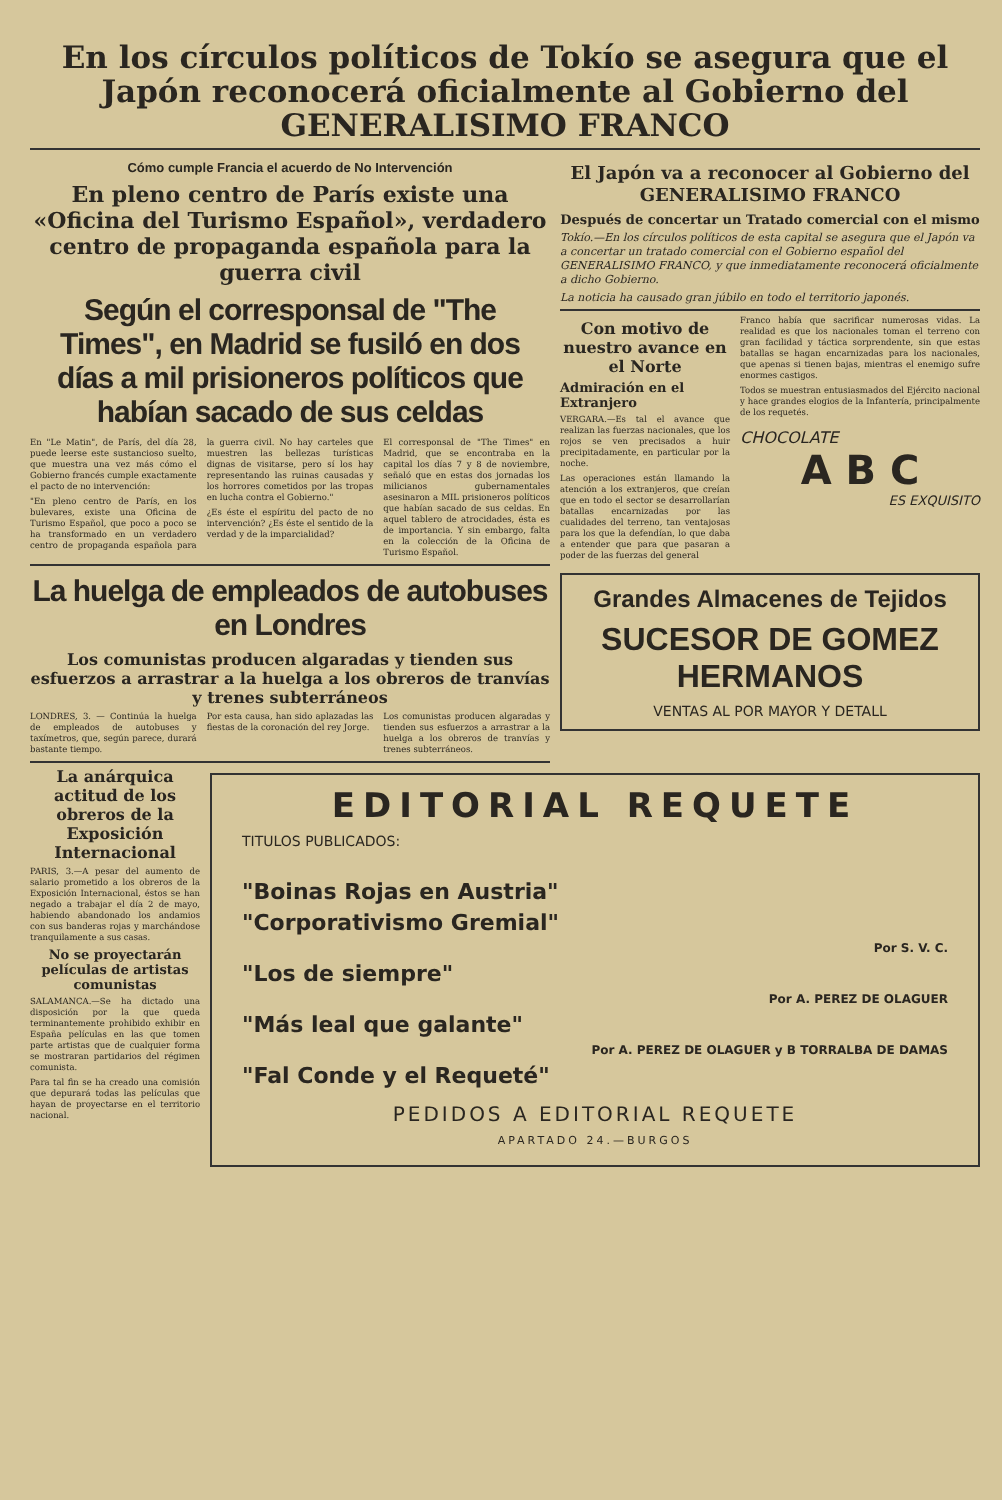En los círculos políticos de Tokío se asegura que el Japón reconocerá oficialmente al Gobierno del GENERALISIMO FRANCO
Cómo cumple Francia el acuerdo de No Intervención
En pleno centro de París existe una «Oficina del Turismo Español», verdadero centro de propaganda española para la guerra civil
Según el corresponsal de "The Times", en Madrid se fusiló en dos días a mil prisioneros políticos que habían sacado de sus celdas
En "Le Matin", de París, del día 28, puede leerse este sustancioso suelto, que muestra una vez más cómo el Gobierno francés cumple exactamente el pacto de no intervención:
"En pleno centro de París, en los bulevares, existe una Oficina de Turismo Español, que poco a poco se ha transformado en un verdadero centro de propaganda española para la guerra civil. No hay carteles que muestren las bellezas turísticas dignas de visitarse, pero sí los hay representando las ruinas causadas y los horrores cometidos por las tropas en lucha contra el Gobierno."
¿Es éste el espíritu del pacto de no intervención? ¿Es éste el sentido de la verdad y de la imparcialidad?
El corresponsal de "The Times" en Madrid, que se encontraba en la capital los días 7 y 8 de noviembre, señaló que en estas dos jornadas los milicianos gubernamentales asesinaron a MIL prisioneros políticos que habían sacado de sus celdas. En aquel tablero de atrocidades, ésta es de importancia. Y sin embargo, falta en la colección de la Oficina de Turismo Español.
La huelga de empleados de autobuses en Londres
Los comunistas producen algaradas y tienden sus esfuerzos a arrastrar a la huelga a los obreros de tranvías y trenes subterráneos
LONDRES, 3. — Continúa la huelga de empleados de autobuses y taxímetros, que, según parece, durará bastante tiempo.
Por esta causa, han sido aplazadas las fiestas de la coronación del rey Jorge.
Los comunistas producen algaradas y tienden sus esfuerzos a arrastrar a la huelga a los obreros de tranvías y trenes subterráneos.
El Japón va a reconocer al Gobierno del GENERALISIMO FRANCO
Después de concertar un Tratado comercial con el mismo
Tokío.—En los círculos políticos de esta capital se asegura que el Japón va a concertar un tratado comercial con el Gobierno español del GENERALISIMO FRANCO, y que inmediatamente reconocerá oficialmente a dicho Gobierno.
La noticia ha causado gran júbilo en todo el territorio japonés.
Con motivo de nuestro avance en el Norte
Admiración en el Extranjero
VERGARA.—Es tal el avance que realizan las fuerzas nacionales, que los rojos se ven precisados a huir precipitadamente, en particular por la noche.
Las operaciones están llamando la atención a los extranjeros, que creían que en todo el sector se desarrollarían batallas encarnizadas por las cualidades del terreno, tan ventajosas para los que la defendían, lo que daba a entender que para que pasaran a poder de las fuerzas del general
Franco había que sacrificar numerosas vidas. La realidad es que los nacionales toman el terreno con gran facilidad y táctica sorprendente, sin que estas batallas se hagan encarnizadas para los nacionales, que apenas si tienen bajas, mientras el enemigo sufre enormes castigos.
Todos se muestran entusiasmados del Ejército nacional y hace grandes elogios de la Infantería, principalmente de los requetés.
CHOCOLATE
A B C
ES EXQUISITO
Grandes Almacenes de Tejidos
SUCESOR DE GOMEZ HERMANOS
VENTAS AL POR MAYOR Y DETALL
La anárquica actitud de los obreros de la Exposición Internacional
PARIS, 3.—A pesar del aumento de salario prometido a los obreros de la Exposición Internacional, éstos se han negado a trabajar el día 2 de mayo, habiendo abandonado los andamios con sus banderas rojas y marchándose tranquilamente a sus casas.
No se proyectarán películas de artistas comunistas
SALAMANCA.—Se ha dictado una disposición por la que queda terminantemente prohibido exhibir en España películas en las que tomen parte artistas que de cualquier forma se mostraran partidarios del régimen comunista.
Para tal fin se ha creado una comisión que depurará todas las películas que hayan de proyectarse en el territorio nacional.
EDITORIAL REQUETE
TITULOS PUBLICADOS:
"Boinas Rojas en Austria"
"Corporativismo Gremial"
Por S. V. C.
"Los de siempre"
Por A. PEREZ DE OLAGUER
"Más leal que galante"
Por A. PEREZ DE OLAGUER y B TORRALBA DE DAMAS
"Fal Conde y el Requeté"
PEDIDOS A EDITORIAL REQUETE
APARTADO 24.—BURGOS